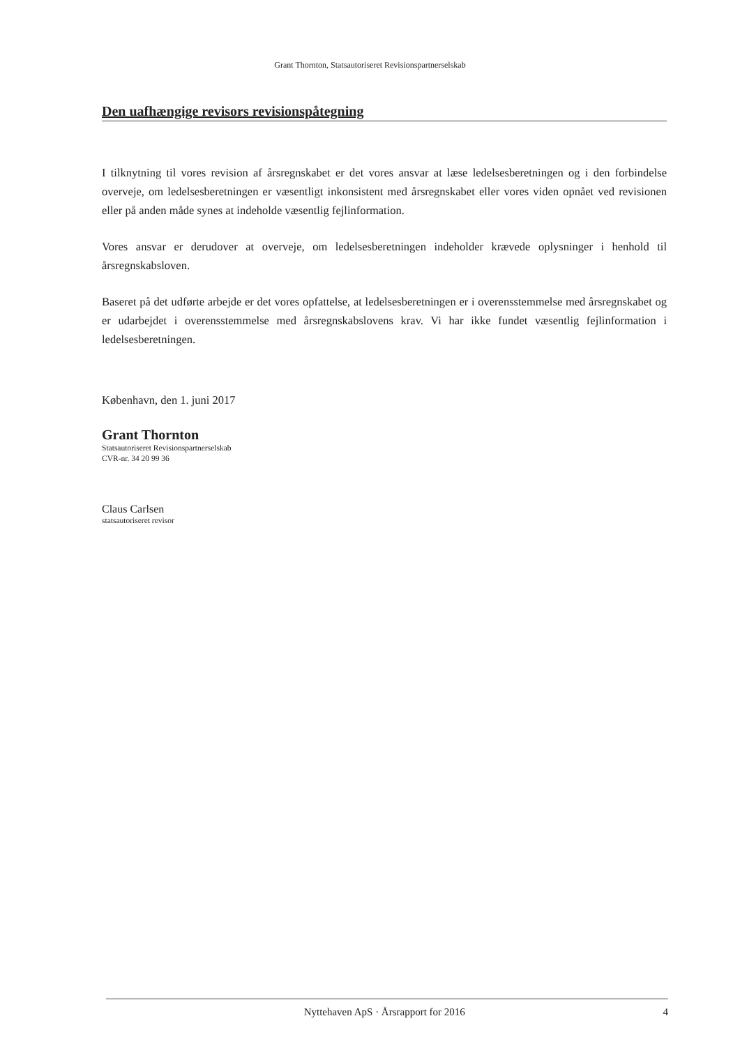Grant Thornton, Statsautoriseret Revisionspartnerselskab
Den uafhængige revisors revisionspåtegning
I tilknytning til vores revision af årsregnskabet er det vores ansvar at læse ledelsesberetningen og i den forbindelse overveje, om ledelsesberetningen er væsentligt inkonsistent med årsregnskabet eller vores viden opnået ved revisionen eller på anden måde synes at indeholde væsentlig fejlinformation.
Vores ansvar er derudover at overveje, om ledelsesberetningen indeholder krævede oplysninger i henhold til årsregnskabsloven.
Baseret på det udførte arbejde er det vores opfattelse, at ledelsesberetningen er i overensstemmelse med årsregnskabet og er udarbejdet i overensstemmelse med årsregnskabslovens krav. Vi har ikke fundet væsentlig fejlinformation i ledelsesberetningen.
København, den 1. juni 2017
Grant Thornton
Statsautoriseret Revisionspartnerselskab
CVR-nr. 34 20 99 36
Claus Carlsen
statsautoriseret revisor
Nyttehaven ApS · Årsrapport for 2016 4